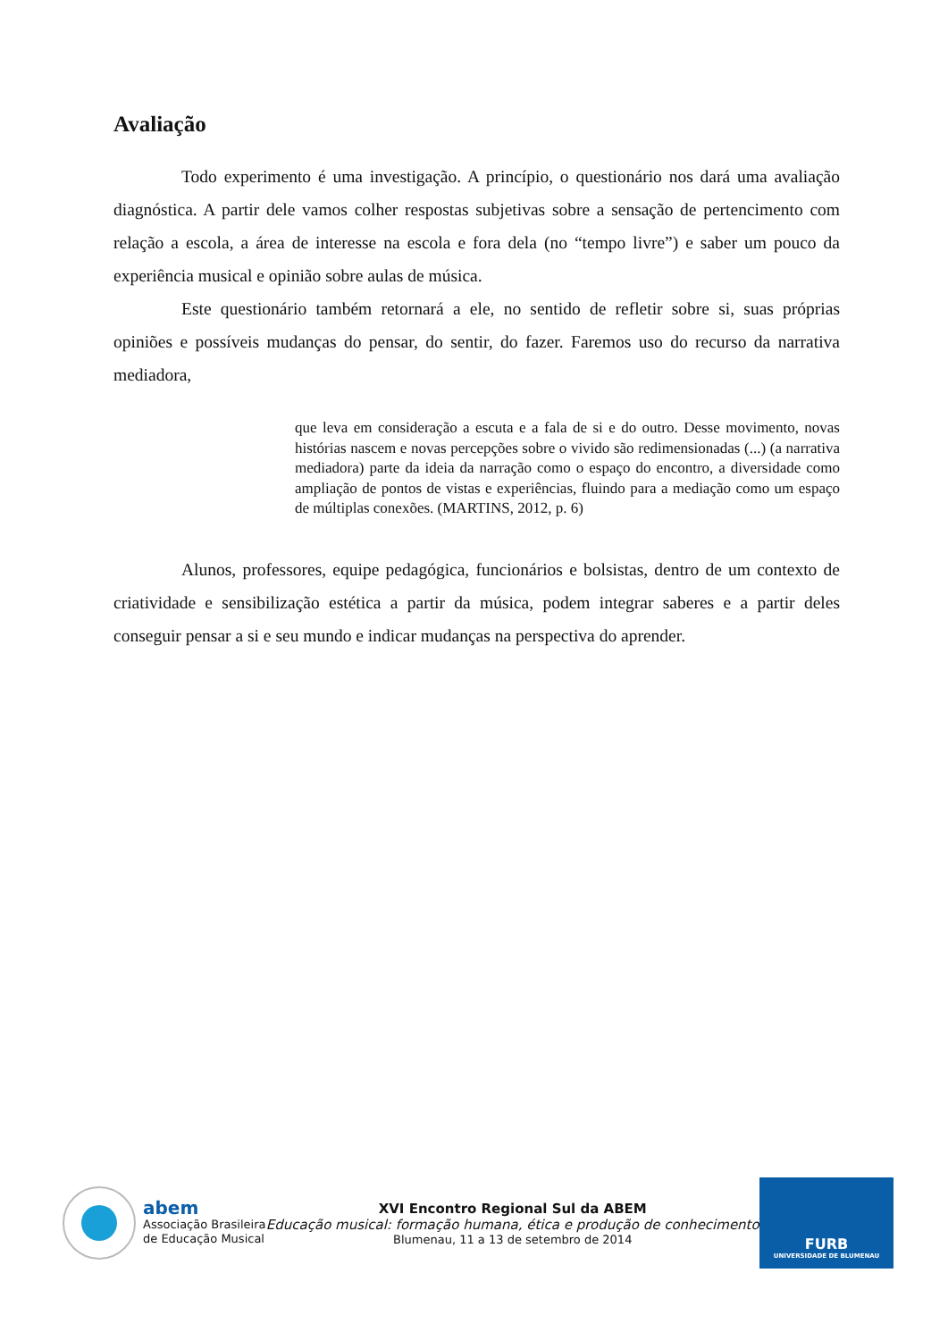Avaliação
Todo experimento é uma investigação. A princípio, o questionário nos dará uma avaliação diagnóstica. A partir dele vamos colher respostas subjetivas sobre a sensação de pertencimento com relação a escola, a área de interesse na escola e fora dela (no “tempo livre”) e saber um pouco da experiência musical e opinião sobre aulas de música.
Este questionário também retornará a ele, no sentido de refletir sobre si, suas próprias opiniões e possíveis mudanças do pensar, do sentir, do fazer. Faremos uso do recurso da narrativa mediadora,
que leva em consideração a escuta e a fala de si e do outro. Desse movimento, novas histórias nascem e novas percepções sobre o vivido são redimensionadas (...) (a narrativa mediadora) parte da ideia da narração como o espaço do encontro, a diversidade como ampliação de pontos de vistas e experiências, fluindo para a mediação como um espaço de múltiplas conexões. (MARTINS, 2012, p. 6)
Alunos, professores, equipe pedagógica, funcionários e bolsistas, dentro de um contexto de criatividade e sensibilização estética a partir da música, podem integrar saberes e a partir deles conseguir pensar a si e seu mundo e indicar mudanças na perspectiva do aprender.
abem
Associação Brasileira
de Educação Musical
XVI Encontro Regional Sul da ABEM
Educação musical: formação humana, ética e produção de conhecimento
Blumenau, 11 a 13 de setembro de 2014
FURB
UNIVERSIDADE DE BLUMENAU